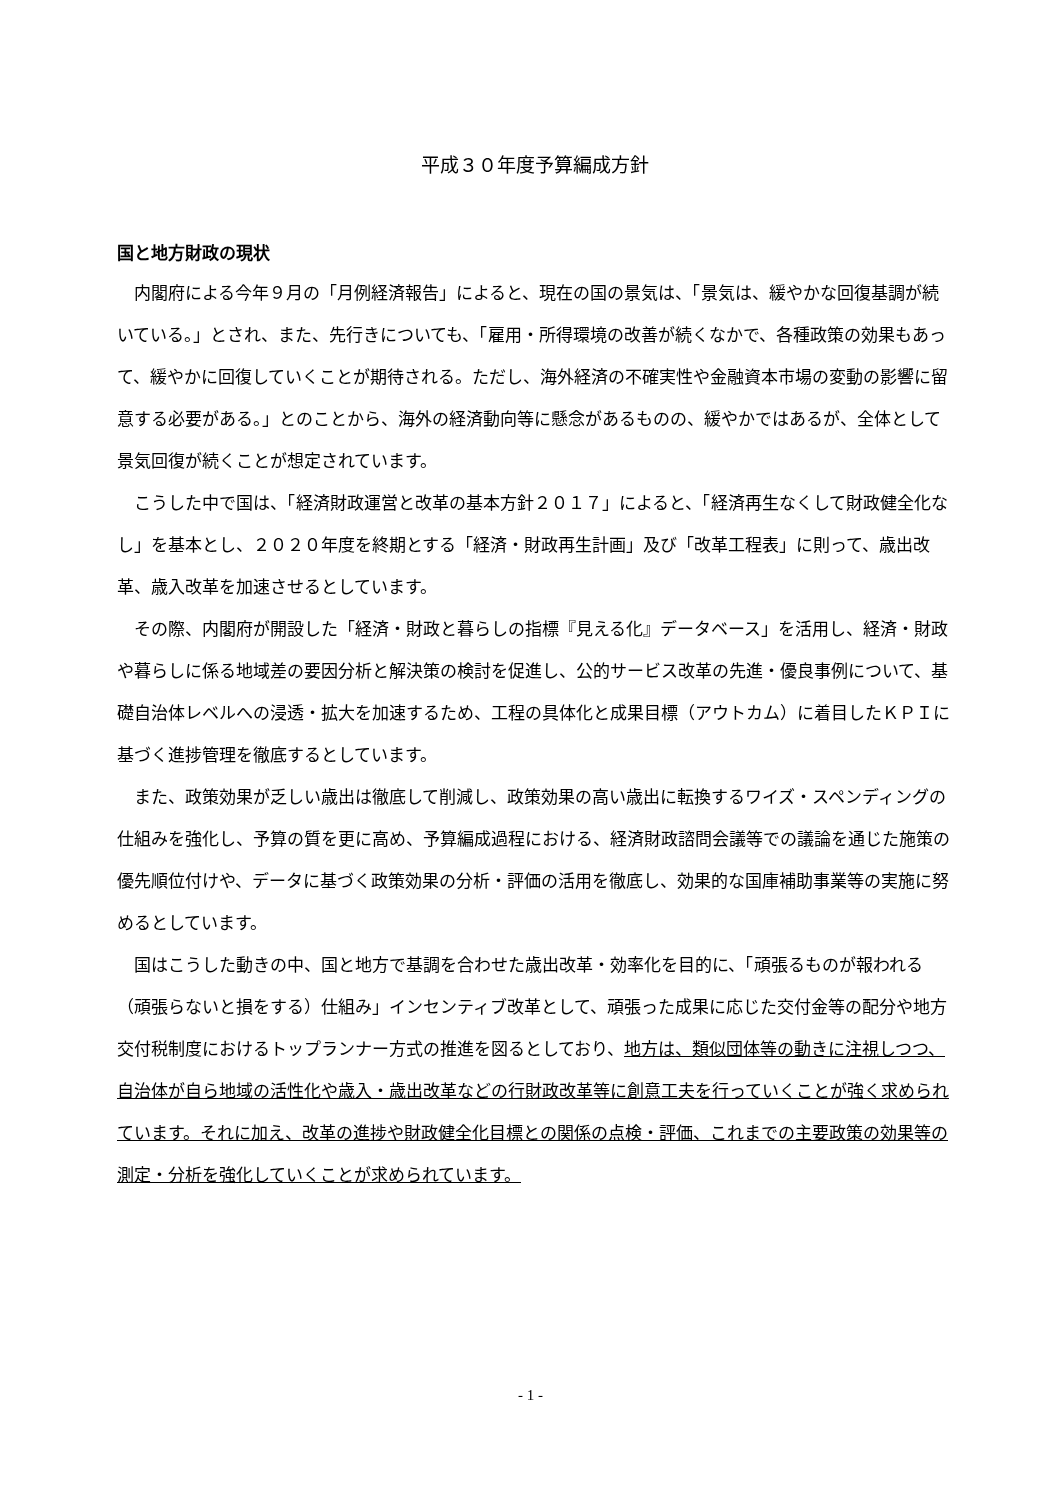平成３０年度予算編成方針
国と地方財政の現状
内閣府による今年９月の「月例経済報告」によると、現在の国の景気は、「景気は、緩やかな回復基調が続いている。」とされ、また、先行きについても、「雇用・所得環境の改善が続くなかで、各種政策の効果もあって、緩やかに回復していくことが期待される。ただし、海外経済の不確実性や金融資本市場の変動の影響に留意する必要がある。」とのことから、海外の経済動向等に懸念があるものの、緩やかではあるが、全体として景気回復が続くことが想定されています。
こうした中で国は、「経済財政運営と改革の基本方針２０１７」によると、「経済再生なくして財政健全化なし」を基本とし、２０２０年度を終期とする「経済・財政再生計画」及び「改革工程表」に則って、歳出改革、歳入改革を加速させるとしています。
その際、内閣府が開設した「経済・財政と暮らしの指標『見える化』データベース」を活用し、経済・財政や暮らしに係る地域差の要因分析と解決策の検討を促進し、公的サービス改革の先進・優良事例について、基礎自治体レベルへの浸透・拡大を加速するため、工程の具体化と成果目標（アウトカム）に着目したＫＰＩに基づく進捗管理を徹底するとしています。
また、政策効果が乏しい歳出は徹底して削減し、政策効果の高い歳出に転換するワイズ・スペンディングの仕組みを強化し、予算の質を更に高め、予算編成過程における、経済財政諮問会議等での議論を通じた施策の優先順位付けや、データに基づく政策効果の分析・評価の活用を徹底し、効果的な国庫補助事業等の実施に努めるとしています。
国はこうした動きの中、国と地方で基調を合わせた歳出改革・効率化を目的に、「頑張るものが報われる（頑張らないと損をする）仕組み」インセンティブ改革として、頑張った成果に応じた交付金等の配分や地方交付税制度におけるトップランナー方式の推進を図るとしており、地方は、類似団体等の動きに注視しつつ、自治体が自ら地域の活性化や歳入・歳出改革などの行財政改革等に創意工夫を行っていくことが強く求められています。それに加え、改革の進捗や財政健全化目標との関係の点検・評価、これまでの主要政策の効果等の測定・分析を強化していくことが求められています。
- 1 -